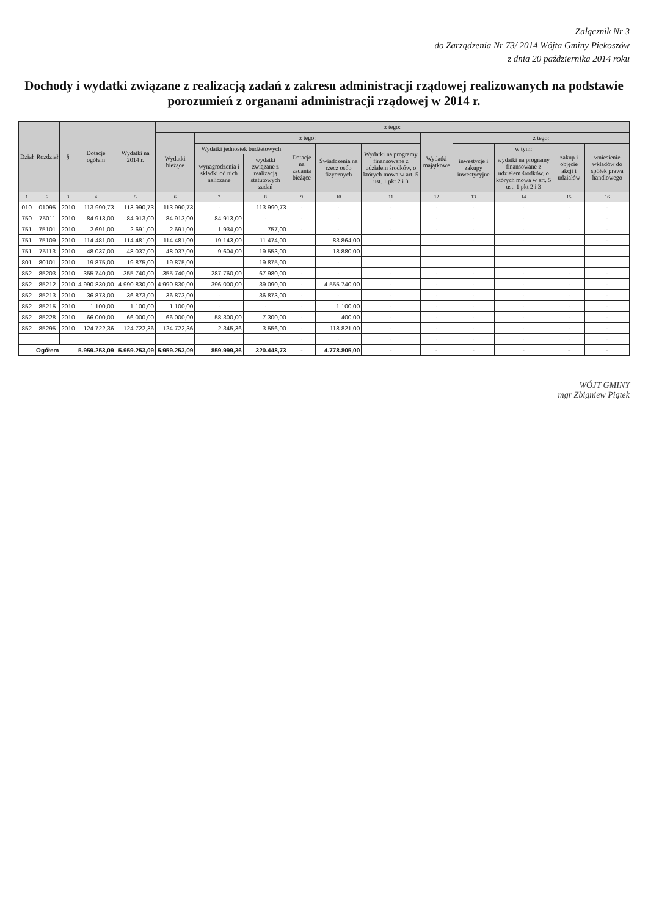Załącznik Nr 3
do Zarządzenia Nr 73/ 2014 Wójta Gminy Piekoszów
z dnia 20 października 2014 roku
Dochody i wydatki związane z realizacją zadań z zakresu administracji rządowej realizowanych na podstawie porozumień z organami administracji rządowej w 2014 r.
| Dział | Rozdział | § | Dotacje ogółem | Wydatki na 2014 r. | z tego: | | | | | | | | | | |
| --- | --- | --- | --- | --- | --- | --- | --- | --- | --- | --- | --- | --- | --- | --- | --- |
| | | | | | Wydatki bieżące | z tego: | | | | | Wydatki majątkowe | z tego: | | | |
| | | | | | | Wydatki jednostek budżetowych | | Dotacje na zadania bieżące | Świadczenia na rzecz osób fizycznych | Wydatki na programy finansowane z udziałem środków, o których mowa w art. 5 ust. 1 pkt 2 i 3 | | inwestycje i zakupy inwestycyjne | w tym: | zakup i objęcie akcji i udziałów | wniesienie wkładów do spółek prawa handlowego |
| | | | | | | wynagrodzenia i składki od nich naliczane | wydatki związane z realizacją statutowych zadań | | | | | | wydatki na programy finansowane z udziałem środków, o których mowa w art. 5 ust. 1 pkt 2 i 3 | | |
| 1 | 2 | 3 | 4 | 5 | 6 | 7 | 8 | 9 | 10 | 11 | 12 | 13 | 14 | 15 | 16 |
| 010 | 01095 | 2010 | 113.990,73 | 113.990,73 | 113.990,73 | - | 113.990,73 | - | - | - | - | - | - | - | - |
| 750 | 75011 | 2010 | 84.913,00 | 84.913,00 | 84.913,00 | 84.913,00 | - | - | - | - | - | - | - | - | - |
| 751 | 75101 | 2010 | 2.691,00 | 2.691,00 | 2.691,00 | 1.934,00 | 757,00 | - | - | - | - | - | - | - | - |
| 751 | 75109 | 2010 | 114.481,00 | 114.481,00 | 114.481,00 | 19.143,00 | 11.474,00 | | 83.864,00 | - | - | - | - | - | - |
| 751 | 75113 | 2010 | 48.037,00 | 48.037,00 | 48.037,00 | 9.604,00 | 19.553,00 | | 18.880,00 | | | | | | |
| 801 | 80101 | 2010 | 19.875,00 | 19.875,00 | 19.875,00 | - | 19.875,00 | | - | | | | | | |
| 852 | 85203 | 2010 | 355.740,00 | 355.740,00 | 355.740,00 | 287.760,00 | 67.980,00 | - | - | - | - | - | - | - | - |
| 852 | 85212 | 2010 | 4.990.830,00 | 4.990.830,00 | 4.990.830,00 | 396.000,00 | 39.090,00 | - | 4.555.740,00 | - | - | - | - | - | - |
| 852 | 85213 | 2010 | 36.873,00 | 36.873,00 | 36.873,00 | - | 36.873,00 | - | - | - | - | - | - | - | - |
| 852 | 85215 | 2010 | 1.100,00 | 1.100,00 | 1.100,00 | - | - | - | 1.100,00 | - | - | - | - | - | - |
| 852 | 85228 | 2010 | 66.000,00 | 66.000,00 | 66.000,00 | 58.300,00 | 7.300,00 | - | 400,00 | - | - | - | - | - | - |
| 852 | 85295 | 2010 | 124.722,36 | 124.722,36 | 124.722,36 | 2.345,36 | 3.556,00 | - | 118.821,00 | - | - | - | - | - | - |
| | | | | | | | | - | - | - | - | - | - | - | - |
| Ogółem | | | 5.959.253,09 | 5.959.253,09 | 5.959.253,09 | 859.999,36 | 320.448,73 | - | 4.778.805,00 | - | - | - | - | - | - |
WÓJT GMINY
mgr Zbigniew Piątek